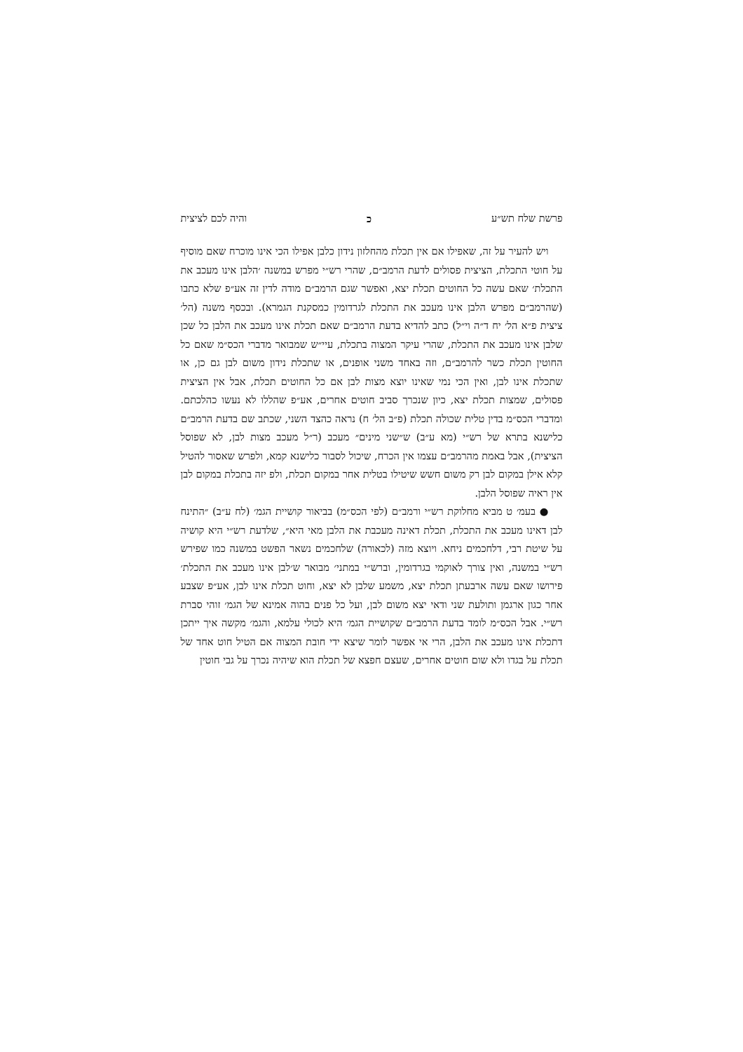פרשת שלח תש״ע כ והיה לכם לציצית
ויש להעיר על זה, שאפילו אם אין תכלת מהחלזון נידון כלבן אפילו הכי אינו מוכרח שאם מוסיף על חוטי התכלת, הציצית פסולים לדעת הרמב״ם, שהרי רש״י מפרש במשנה ׳הלבן אינו מעכב את התכלת׳ שאם עשה כל החוטים תכלת יצא, ואפשר שגם הרמב״ם מודה לדין זה אע״פ שלא כתבו (שהרמב״ם מפרש הלבן אינו מעכב את התכלת לגרדומין כמסקנת הגמרא). ובכסף משנה (הל׳ ציצית פ״א הל׳ יח ד״ה וי״ל) כתב להדיא בדעת הרמב״ם שאם תכלת אינו מעכב את הלבן כל שכן שלבן אינו מעכב את התכלת, שהרי עיקר המצוה בתכלת, עיי״ש שמבואר מדברי הכס״מ שאם כל החוטין תכלת כשר להרמב״ם, וזה באחד משני אופנים, או שתכלת נידון משום לבן גם כן, או שתכלת אינו לבן, ואין הכי נמי שאינו יוצא מצות לבן אם כל החוטים תכלת, אבל אין הציצית פסולים, שמצות תכלת יצא, כיון שנכרך סביב חוטים אחרים, אע״פ שהללו לא נעשו כהלכתם. ומדברי הכס״מ בדין טלית שכולה תכלת (פ״ב הל׳ ח) נראה כהצד השני, שכתב שם בדעת הרמב״ם כלישנא בתרא של רש״י (מא ע״ב) ש״שני מינים״ מעכב (ר״ל מעכב מצות לבן, לא שפוסל הציצית), אבל באמת מהרמב״ם עצמו אין הכרח, שיכול לסבור כלישנא קמא, ולפרש שאסור להטיל קלא אילן במקום לבן רק משום חשש שיטילו בטלית אחר במקום תכלת, ולפ יזה בתכלת במקום לבן אין ראיה שפוסל הלבן.
● בעמ׳ ט מביא מחלוקת רש״י ורמב״ם (לפי הכס״מ) בביאור קושיית הגמ׳ (לח ע״ב) ״התינח לבן דאינו מעכב את התכלת, תכלת דאינה מעכבת את הלבן מאי היא״, שלדעת רש״י היא קושיה על שיטת רבי, דלחכמים ניחא. ויוצא מזה (לכאורה) שלחכמים נשאר הפשט במשנה כמו שפירש רש״י במשנה, ואין צורך לאוקמי בגרדומין, וברש״י במתני׳ מבואר ש׳לבן אינו מעכב את התכלת׳ פירושו שאם עשה ארבעתן תכלת יצא, משמע שלבן לא יצא, וחוט תכלת אינו לבן, אע״פ שצבע אחר כגון ארגמן ותולעת שני ודאי יצא משום לבן, ועל כל פנים בהוה אמינא של הגמ׳ זוהי סברת רש״י. אבל הכס״מ לומד בדעת הרמב״ם שקושיית הגמ׳ היא לכולי עלמא, והגמ׳ מקשה איך ייתכן דתכלת אינו מעכב את הלבן, הרי אי אפשר לומר שיצא ידי חובת המצוה אם הטיל חוט אחד של תכלת על בגדו ולא שום חוטים אחרים, שעצם חפצא של תכלת הוא שיהיה נכרך על גבי חוטין